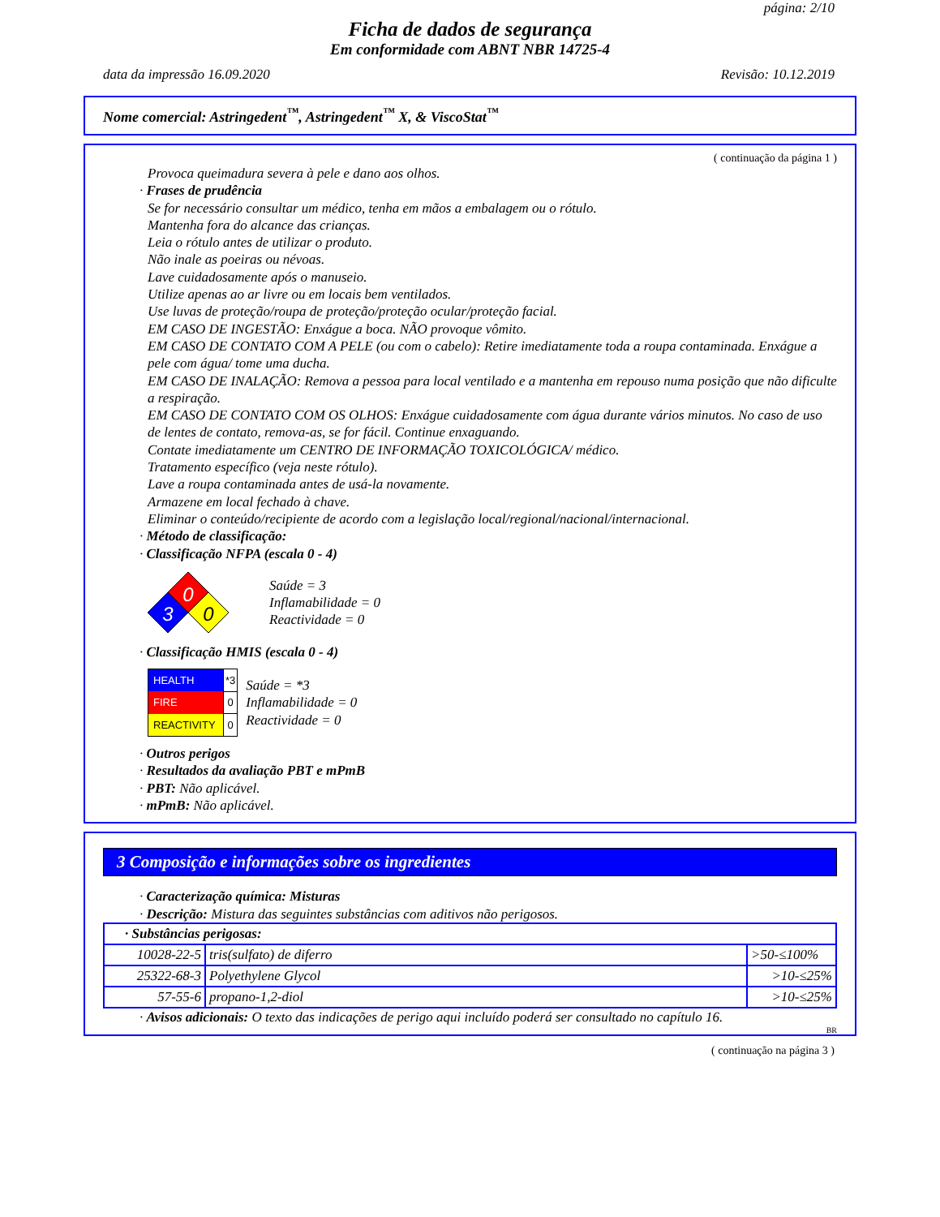página: 2/10
Ficha de dados de segurança
Em conformidade com ABNT NBR 14725-4
data da impressão 16.09.2020 Revisão: 10.12.2019
Nome comercial: Astringedent<sup>™</sup>, Astringedent<sup>™</sup> X, & ViscoStat<sup>™</sup>
( continuação da página 1 )
Provoca queimadura severa à pele e dano aos olhos.
· Frases de prudência
Se for necessário consultar um médico, tenha em mãos a embalagem ou o rótulo.
Mantenha fora do alcance das crianças.
Leia o rótulo antes de utilizar o produto.
Não inale as poeiras ou névoas.
Lave cuidadosamente após o manuseio.
Utilize apenas ao ar livre ou em locais bem ventilados.
Use luvas de proteção/roupa de proteção/proteção ocular/proteção facial.
EM CASO DE INGESTÃO: Enxágue a boca. NÃO provoque vômito.
EM CASO DE CONTATO COM A PELE (ou com o cabelo): Retire imediatamente toda a roupa contaminada. Enxágue a pele com água/ tome uma ducha.
EM CASO DE INALAÇÃO: Remova a pessoa para local ventilado e a mantenha em repouso numa posição que não dificulte a respiração.
EM CASO DE CONTATO COM OS OLHOS: Enxágue cuidadosamente com água durante vários minutos. No caso de uso de lentes de contato, remova-as, se for fácil. Continue enxaguando.
Contate imediatamente um CENTRO DE INFORMAÇÃO TOXICOLÓGICA/ médico.
Tratamento específico (veja neste rótulo).
Lave a roupa contaminada antes de usá-la novamente.
Armazene em local fechado à chave.
Eliminar o conteúdo/recipiente de acordo com a legislação local/regional/nacional/internacional.
· Método de classificação:
· Classificação NFPA (escala 0 - 4)
0
3
0
Saúde = 3
Inflamabilidade = 0
Reactividade = 0
· Classificação HMIS (escala 0 - 4)
| HEALTH | *3 |
| FIRE | 0 |
| REACTIVITY | 0 |
Saúde = *3
Inflamabilidade = 0
Reactividade = 0
· Outros perigos
· Resultados da avaliação PBT e mPmB
· PBT: Não aplicável.
· mPmB: Não aplicável.
3 Composição e informações sobre os ingredientes
· Caracterização química: Misturas
· Descrição: Mistura das seguintes substâncias com aditivos não perigosos.
| · Substâncias perigosas: | | |
| 10028-22-5 | tris(sulfato) de diferro | >50-≤100% |
| 25322-68-3 | Polyethylene Glycol | >10-≤25% |
| 57-55-6 | propano-1,2-diol | >10-≤25% |
· Avisos adicionais: O texto das indicações de perigo aqui incluído poderá ser consultado no capítulo 16.
BR
( continuação na página 3 )